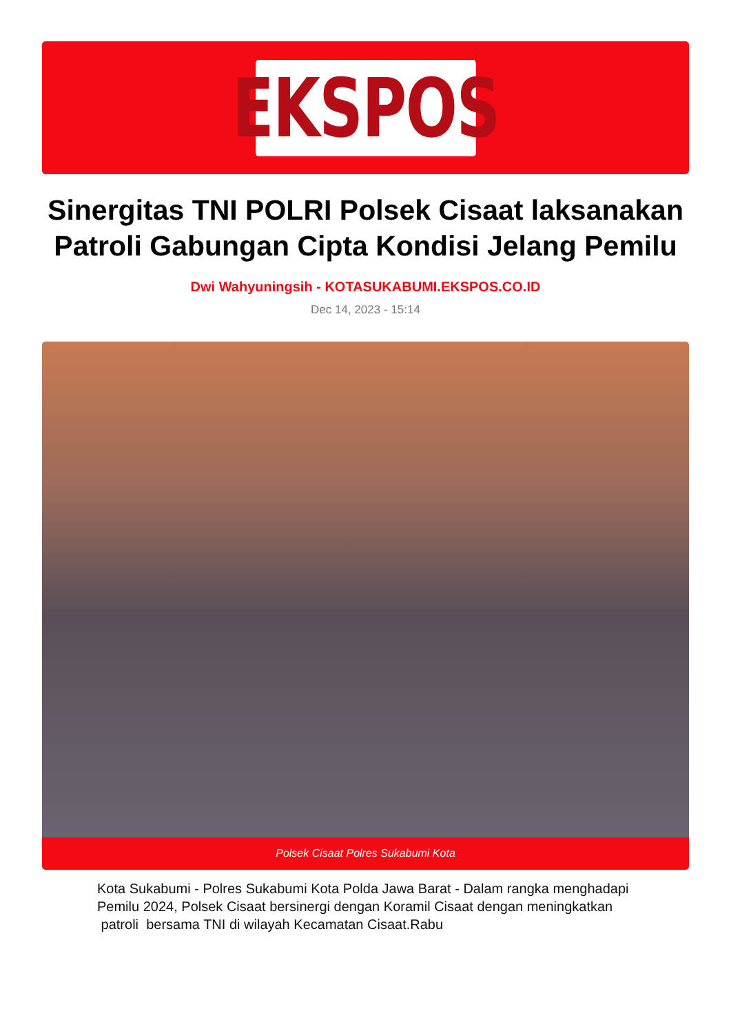EKSPOS
Sinergitas TNI POLRI Polsek Cisaat laksanakan Patroli Gabungan Cipta Kondisi Jelang Pemilu
Dwi Wahyuningsih - KOTASUKABUMI.EKSPOS.CO.ID
Dec 14, 2023 - 15:14
Polsek Cisaat Polres Sukabumi Kota
Kota Sukabumi - Polres Sukabumi Kota Polda Jawa Barat - Dalam rangka menghadapi Pemilu 2024, Polsek Cisaat bersinergi dengan Koramil Cisaat dengan meningkatkan patroli bersama TNI di wilayah Kecamatan Cisaat.Rabu